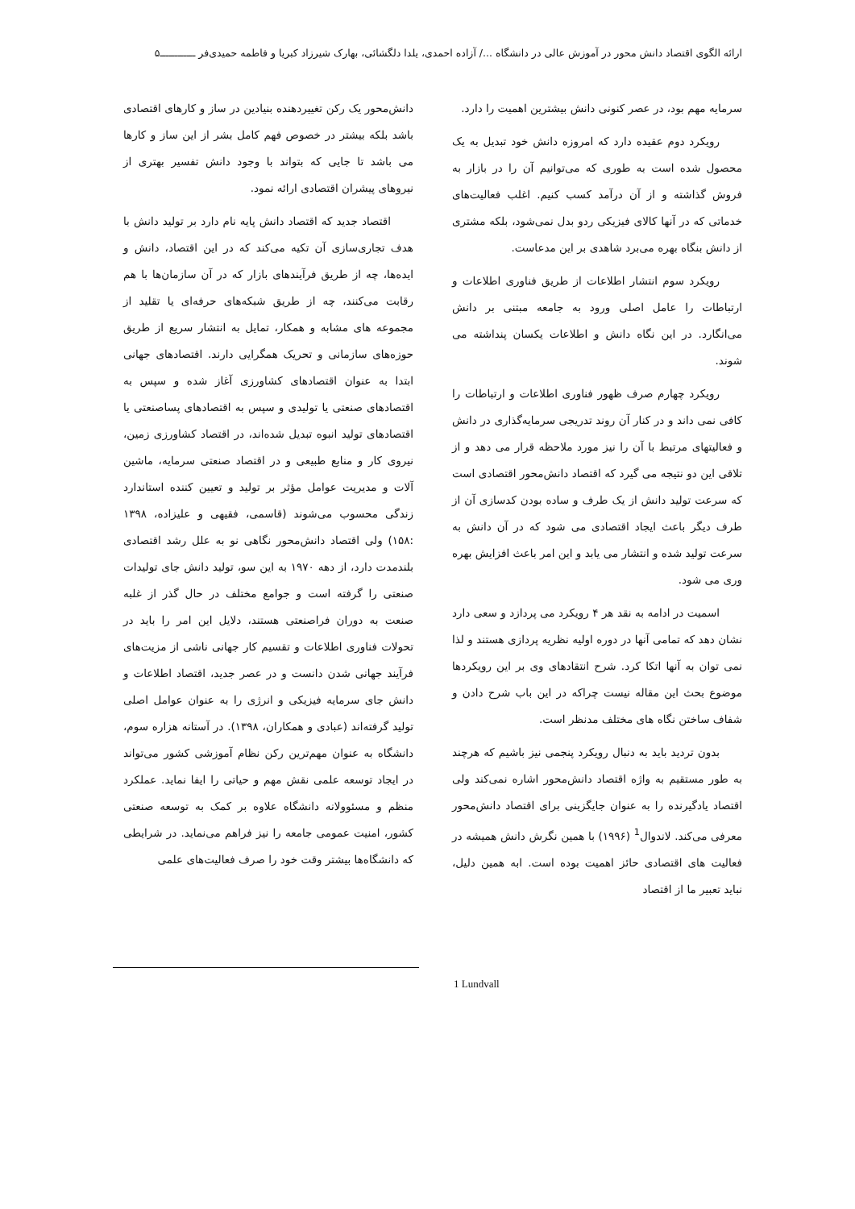ارائه الگوی اقتصاد دانش محور در آموزش عالی در دانشگاه .../ آزاده احمدی، یلدا دلگشائی، بهارک شیرزاد کبریا و فاطمه حمیدی‌فر ــــــــــــ۵
سرمایه مهم بود، در عصر کنونی دانش بیشترین اهمیت را دارد.
رویکرد دوم عقیده دارد که امروزه دانش خود تبدیل به یک محصول شده است به طوری که می‌توانیم آن را در بازار به فروش گذاشته و از آن درآمد کسب کنیم. اغلب فعالیت‌های خدماتی که در آنها کالای فیزیکی ردو بدل نمی‌شود، بلکه مشتری از دانش بنگاه بهره می‌برد شاهدی بر این مدعاست.
رویکرد سوم انتشار اطلاعات از طریق فناوری اطلاعات و ارتباطات را عامل اصلی ورود به جامعه مبتنی بر دانش می‌انگارد. در این نگاه دانش و اطلاعات یکسان پنداشته می شوند.
رویکرد چهارم صرف ظهور فناوری اطلاعات و ارتباطات را کافی نمی داند و در کنار آن روند تدریجی سرمایه‌گذاری در دانش و فعالیتهای مرتبط با آن را نیز مورد ملاحظه قرار می دهد و از تلاقی این دو نتیجه می گیرد که اقتصاد دانش‌محور اقتصادی است که سرعت تولید دانش از یک طرف و ساده بودن کدسازی آن از طرف دیگر باعث ایجاد اقتصادی می شود که در آن دانش به سرعت تولید شده و انتشار می یابد و این امر باعث افزایش بهره وری می شود.
اسمیت در ادامه به نقد هر ۴ رویکرد می پردازد و سعی دارد نشان دهد که تمامی آنها در دوره اولیه نظریه پردازی هستند و لذا نمی توان به آنها اتکا کرد. شرح انتقادهای وی بر این رویکردها موضوع بحث این مقاله نیست چراکه در این باب شرح دادن و شفاف ساختن نگاه های مختلف مدنظر است.
بدون تردید باید به دنبال رویکرد پنجمی نیز باشیم که هرچند به طور مستقیم به واژه اقتصاد دانش‌محور اشاره نمی‌کند ولی اقتصاد یادگیرنده را به عنوان جایگزینی برای اقتصاد دانش‌محور معرفی می‌کند. لاندوال<sup>1</sup> (۱۹۹۶) با همین نگرش دانش همیشه در فعالیت های اقتصادی حائز اهمیت بوده است. ابه همین دلیل، نباید تعبیر ما از اقتصاد
دانش‌محور یک رکن تغییردهنده بنیادین در ساز و کارهای اقتصادی باشد بلکه بیشتر در خصوص فهم کامل بشر از این ساز و کارها می باشد تا جایی که بتواند با وجود دانش تفسیر بهتری از نیروهای پیشران اقتصادی ارائه نمود.
اقتصاد جدید که اقتصاد دانش پایه نام دارد بر تولید دانش با هدف تجاری‌سازی آن تکیه می‌کند که در این اقتصاد، دانش و ایده‌ها، چه از طریق فرآیندهای بازار که در آن سازمان‌ها با هم رقابت می‌کنند، چه از طریق شبکه‌های حرفه‌ای یا تقلید از مجموعه های مشابه و همکار، تمایل به انتشار سریع از طریق حوزه‌های سازمانی و تحریک همگرایی دارند. اقتصادهای جهانی ابتدا به عنوان اقتصادهای کشاورزی آغاز شده و سپس به اقتصادهای صنعتی یا تولیدی و سپس به اقتصادهای پساصنعتی یا اقتصادهای تولید انبوه تبدیل شده‌اند، در اقتصاد کشاورزی زمین، نیروی کار و منابع طبیعی و در اقتصاد صنعتی سرمایه، ماشین آلات و مدیریت عوامل مؤثر بر تولید و تعیین کننده استاندارد زندگی محسوب می‌شوند (قاسمی، فقیهی و علیزاده، ۱۳۹۸ :۱۵۸) ولی اقتصاد دانش‌محور نگاهی نو به علل رشد اقتصادی بلندمدت دارد، از دهه ۱۹۷۰ به این سو، تولید دانش جای تولیدات صنعتی را گرفته است و جوامع مختلف در حال گذر از غلبه صنعت به دوران فراصنعتی هستند، دلایل این امر را باید در تحولات فناوری اطلاعات و تقسیم کار جهانی ناشی از مزیت‌های فرآیند جهانی شدن دانست و در عصر جدید، اقتصاد اطلاعات و دانش جای سرمایه فیزیکی و انرژی را به عنوان عوامل اصلی تولید گرفته‌اند (عبادی و همکاران، ۱۳۹۸). در آستانه هزاره سوم، دانشگاه به عنوان مهم‌ترین رکن نظام آموزشی کشور می‌تواند در ایجاد توسعه علمی نقش مهم و حیاتی را ایفا نماید. عملکرد منظم و مسئوولانه دانشگاه علاوه بر کمک به توسعه صنعتی کشور، امنیت عمومی جامعه را نیز فراهم می‌نماید. در شرایطی که دانشگاه‌ها بیشتر وقت خود را صرف فعالیت‌های علمی
1 Lundvall